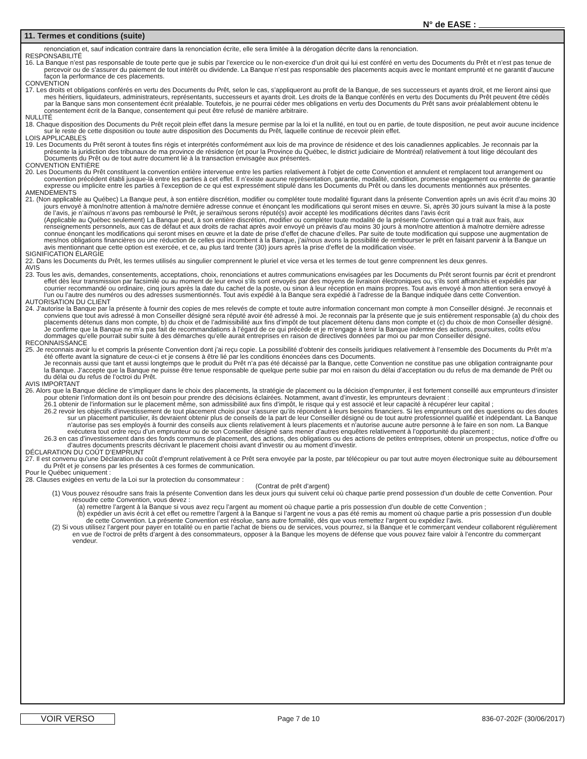N° de EASE :
11. Termes et conditions (suite)
renonciation et, sauf indication contraire dans la renonciation écrite, elle sera limitée à la dérogation décrite dans la renonciation.
RESPONSABILITÉ
16. La Banque n’est pas responsable de toute perte que je subis par l’exercice ou le non-exercice d’un droit qui lui est conféré en vertu des Documents du Prêt et n’est pas tenue de percevoir ou de s’assurer du paiement de tout intérêt ou dividende. La Banque n’est pas responsable des placements acquis avec le montant emprunté et ne garantit d’aucune façon la performance de ces placements.
CONVENTION
17. Les droits et obligations conférés en vertu des Documents du Prêt, selon le cas, s’appliqueront au profit de la Banque, de ses successeurs et ayants droit, et me lieront ainsi que mes héritiers, liquidateurs, administrateurs, représentants, successeurs et ayants droit. Les droits de la Banque conférés en vertu des Documents du Prêt peuvent être cédés par la Banque sans mon consentement écrit préalable. Toutefois, je ne pourrai céder mes obligations en vertu des Documents du Prêt sans avoir préalablement obtenu le consentement écrit de la Banque, consentement qui peut être refusé de manière arbitraire.
NULLITÉ
18. Chaque disposition des Documents du Prêt reçoit plein effet dans la mesure permise par la loi et la nullité, en tout ou en partie, de toute disposition, ne peut avoir aucune incidence sur le reste de cette disposition ou toute autre disposition des Documents du Prêt, laquelle continue de recevoir plein effet.
LOIS APPLICABLES
19. Les Documents du Prêt seront à toutes fins régis et interprétés conformément aux lois de ma province de résidence et des lois canadiennes applicables. Je reconnais par la présente la juridiction des tribunaux de ma province de résidence (et pour la Province du Québec, le district judiciaire de Montréal) relativement à tout litige découlant des Documents du Prêt ou de tout autre document lié à la transaction envisagée aux présentes.
CONVENTION ENTIÈRE
20. Les Documents du Prêt constituent la convention entière intervenue entre les parties relativement à l’objet de cette Convention et annulent et remplacent tout arrangement ou convention précédent établi jusque-là entre les parties à cet effet. Il n’existe aucune représentation, garantie, modalité, condition, promesse engagement ou entente de garantie expresse ou implicite entre les parties à l’exception de ce qui est expressément stipulé dans les Documents du Prêt ou dans les documents mentionnés aux présentes.
AMENDEMENTS
21. (Non applicable au Québec) La Banque peut, à son entière discrétion, modifier ou compléter toute modalité figurant dans la présente Convention après un avis écrit d’au moins 30 jours envoyé à mon/notre attention à ma/notre dernière adresse connue et énonçant les modifications qui seront mises en œuvre. Si, après 30 jours suivant la mise à la poste de l’avis, je n’ai/nous n’avons pas remboursé le Prêt, je serai/nous serons réputé(s) avoir accepté les modifications décrites dans l’avis écrit
(Applicable au Québec seulement) La Banque peut, à son entière discrétion, modifier ou compléter toute modalité de la présente Convention qui a trait aux frais, aux renseignements personnels, aux cas de défaut et aux droits de rachat après avoir envoyé un préavis d’au moins 30 jours à mon/notre attention à ma/notre dernière adresse connue énonçant les modifications qui seront mises en œuvre et la date de prise d’effet de chacune d’elles. Par suite de toute modification qui suppose une augmentation de mes/nos obligations financières ou une réduction de celles qui incombent à la Banque, j’ai/nous avons la possibilité de rembourser le prêt en faisant parvenir à la Banque un avis mentionnant que cette option est exercée, et ce, au plus tard trente (30) jours après la prise d’effet de la modification visée.
SIGNIFICATION ÉLARGIE
22. Dans les Documents du Prêt, les termes utilisés au singulier comprennent le pluriel et vice versa et les termes de tout genre comprennent les deux genres.
AVIS
23. Tous les avis, demandes, consentements, acceptations, choix, renonciations et autres communications envisagées par les Documents du Prêt seront fournis par écrit et prendront effet dès leur transmission par facsimilé ou au moment de leur envoi s’ils sont envoyés par des moyens de livraison électroniques ou, s’ils sont affranchis et expédiés par courrier recommandé ou ordinaire, cinq jours après la date du cachet de la poste, ou sinon à leur réception en mains propres. Tout avis envoyé à mon attention sera envoyé à l’un ou l’autre des numéros ou des adresses susmentionnés. Tout avis expédié à la Banque sera expédié à l’adresse de la Banque indiquée dans cette Convention.
AUTORISATION DU CLIENT
24. J’autorise la Banque par la présente à fournir des copies de mes relevés de compte et toute autre information concernant mon compte à mon Conseiller désigné. Je reconnais et conviens que tout avis adressé à mon Conseiller désigné sera réputé avoir été adressé à moi. Je reconnais par la présente que je suis entièrement responsable (a) du choix des placements détenus dans mon compte, b) du choix et de l’admissibilité aux fins d’impôt de tout placement détenu dans mon compte et (c) du choix de mon Conseiller désigné. Je confirme que la Banque ne m’a pas fait de recommandations à l’égard de ce qui précède et je m’engage à tenir la Banque indemne des actions, poursuites, coûts et/ou dommages qu’elle pourrait subir suite à des démarches qu’elle aurait entreprises en raison de directives données par moi ou par mon Conseiller désigné.
RECONNAISSANCE
25. Je reconnais avoir lu et compris la présente Convention dont j’ai reçu copie. La possibilité d’obtenir des conseils juridiques relativement à l’ensemble des Documents du Prêt m’a été offerte avant la signature de ceux-ci et je consens à être lié par les conditions énoncées dans ces Documents.
Je reconnais aussi que tant et aussi longtemps que le produit du Prêt n’a pas été décaissé par la Banque, cette Convention ne constitue pas une obligation contraignante pour la Banque. J’accepte que la Banque ne puisse être tenue responsable de quelque perte subie par moi en raison du délai d’acceptation ou du refus de ma demande de Prêt ou du délai ou du refus de l’octroi du Prêt.
AVIS IMPORTANT
26. Alors que la Banque décline de s’impliquer dans le choix des placements, la stratégie de placement ou la décision d’emprunter, il est fortement conseillé aux emprunteurs d’insister pour obtenir l’information dont ils ont besoin pour prendre des décisions éclairées. Notamment, avant d’investir, les emprunteurs devraient :
26.1 obtenir de l’information sur le placement même, son admissibilité aux fins d’impôt, le risque qui y est associé et leur capacité à récupérer leur capital ;
26.2 revoir les objectifs d’investissement de tout placement choisi pour s’assurer qu’ils répondent à leurs besoins financiers. Si les emprunteurs ont des questions ou des doutes sur un placement particulier, ils devraient obtenir plus de conseils de la part de leur Conseiller désigné ou de tout autre professionnel qualifié et indépendant. La Banque n’autorise pas ses employés à fournir des conseils aux clients relativement à leurs placements et n’autorise aucune autre personne à le faire en son nom. La Banque exécutera tout ordre reçu d’un emprunteur ou de son Conseiller désigné sans mener d’autres enquêtes relativement à l’opportunité du placement ;
26.3 en cas d’investissement dans des fonds communs de placement, des actions, des obligations ou des actions de petites entreprises, obtenir un prospectus, notice d’offre ou d’autres documents prescrits décrivant le placement choisi avant d’investir ou au moment d’investir.
DÉCLARATION DU COÛT D’EMPRUNT
27. Il est convenu qu’une Déclaration du coût d’emprunt relativement à ce Prêt sera envoyée par la poste, par télécopieur ou par tout autre moyen électronique suite au déboursement du Prêt et je consens par les présentes à ces formes de communication.
Pour le Québec uniquement :
28. Clauses exigées en vertu de la Loi sur la protection du consommateur :
(Contrat de prêt d’argent)
(1) Vous pouvez résoudre sans frais la présente Convention dans les deux jours qui suivent celui où chaque partie prend possession d’un double de cette Convention. Pour résoudre cette Convention, vous devez :
(a) remettre l’argent à la Banque si vous avez reçu l’argent au moment où chaque partie a pris possession d’un double de cette Convention ;
(b) expédier un avis écrit à cet effet ou remettre l’argent à la Banque si l’argent ne vous a pas été remis au moment où chaque partie a pris possession d’un double de cette Convention. La présente Convention est résolue, sans autre formalité, dès que vous remettez l’argent ou expédiez l’avis.
(2) Si vous utilisez l’argent pour payer en totalité ou en partie l’achat de biens ou de services, vous pourrez, si la Banque et le commerçant vendeur collaborent régulièrement en vue de l’octroi de prêts d’argent à des consommateurs, opposer à la Banque les moyens de défense que vous pouvez faire valoir à l’encontre du commerçant vendeur.
VOIR VERSO
Page 7 de 10 836-07-202F (30/06/2017)